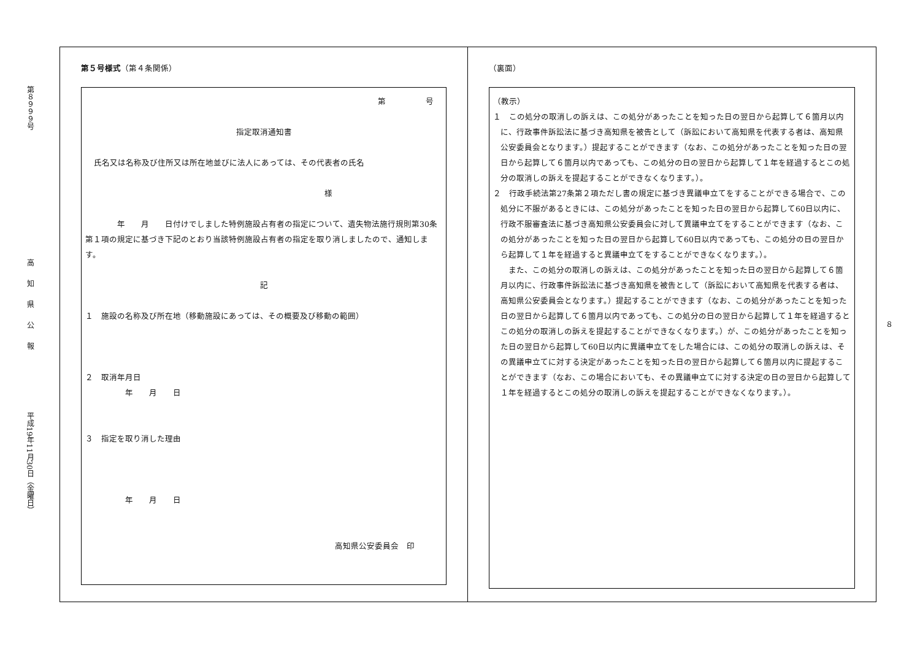第８９９９号
高知県公報
平成19年11月30日（金曜日）
第５号様式（第４条関係）
第　　　　　号
指定取消通知書
氏名又は名称及び住所又は所在地並びに法人にあっては、その代表者の氏名
様
　　　　年　　月　　日付けでしました特例施設占有者の指定について、遺失物法施行規則第30条第１項の規定に基づき下記のとおり当該特例施設占有者の指定を取り消しましたので、通知します。
記
１　施設の名称及び所在地（移動施設にあっては、その概要及び移動の範囲）
２　取消年月日
　　　　　年　　月　　日
３　指定を取り消した理由
　　　　　年　　月　　日
高知県公安委員会　印
（裏面）
（教示）
１　この処分の取消しの訴えは、この処分があったことを知った日の翌日から起算して６箇月以内に、行政事件訴訟法に基づき高知県を被告として（訴訟において高知県を代表する者は、高知県公安委員会となります。）提起することができます（なお、この処分があったことを知った日の翌日から起算して６箇月以内であっても、この処分の日の翌日から起算して１年を経過するとこの処分の取消しの訴えを提起することができなくなります。）。
２　行政手続法第27条第２項ただし書の規定に基づき異議申立てをすることができる場合で、この処分に不服があるときには、この処分があったことを知った日の翌日から起算して60日以内に、行政不服審査法に基づき高知県公安委員会に対して異議申立てをすることができます（なお、この処分があったことを知った日の翌日から起算して60日以内であっても、この処分の日の翌日から起算して１年を経過すると異議申立てをすることができなくなります。）。
　また、この処分の取消しの訴えは、この処分があったことを知った日の翌日から起算して６箇月以内に、行政事件訴訟法に基づき高知県を被告として（訴訟において高知県を代表する者は、高知県公安委員会となります。）提起することができます（なお、この処分があったことを知った日の翌日から起算して６箇月以内であっても、この処分の日の翌日から起算して１年を経過するとこの処分の取消しの訴えを提起することができなくなります。）が、この処分があったことを知った日の翌日から起算して60日以内に異議申立てをした場合には、この処分の取消しの訴えは、その異議申立てに対する決定があったことを知った日の翌日から起算して６箇月以内に提起することができます（なお、この場合においても、その異議申立てに対する決定の日の翌日から起算して１年を経過するとこの処分の取消しの訴えを提起することができなくなります。）。
８